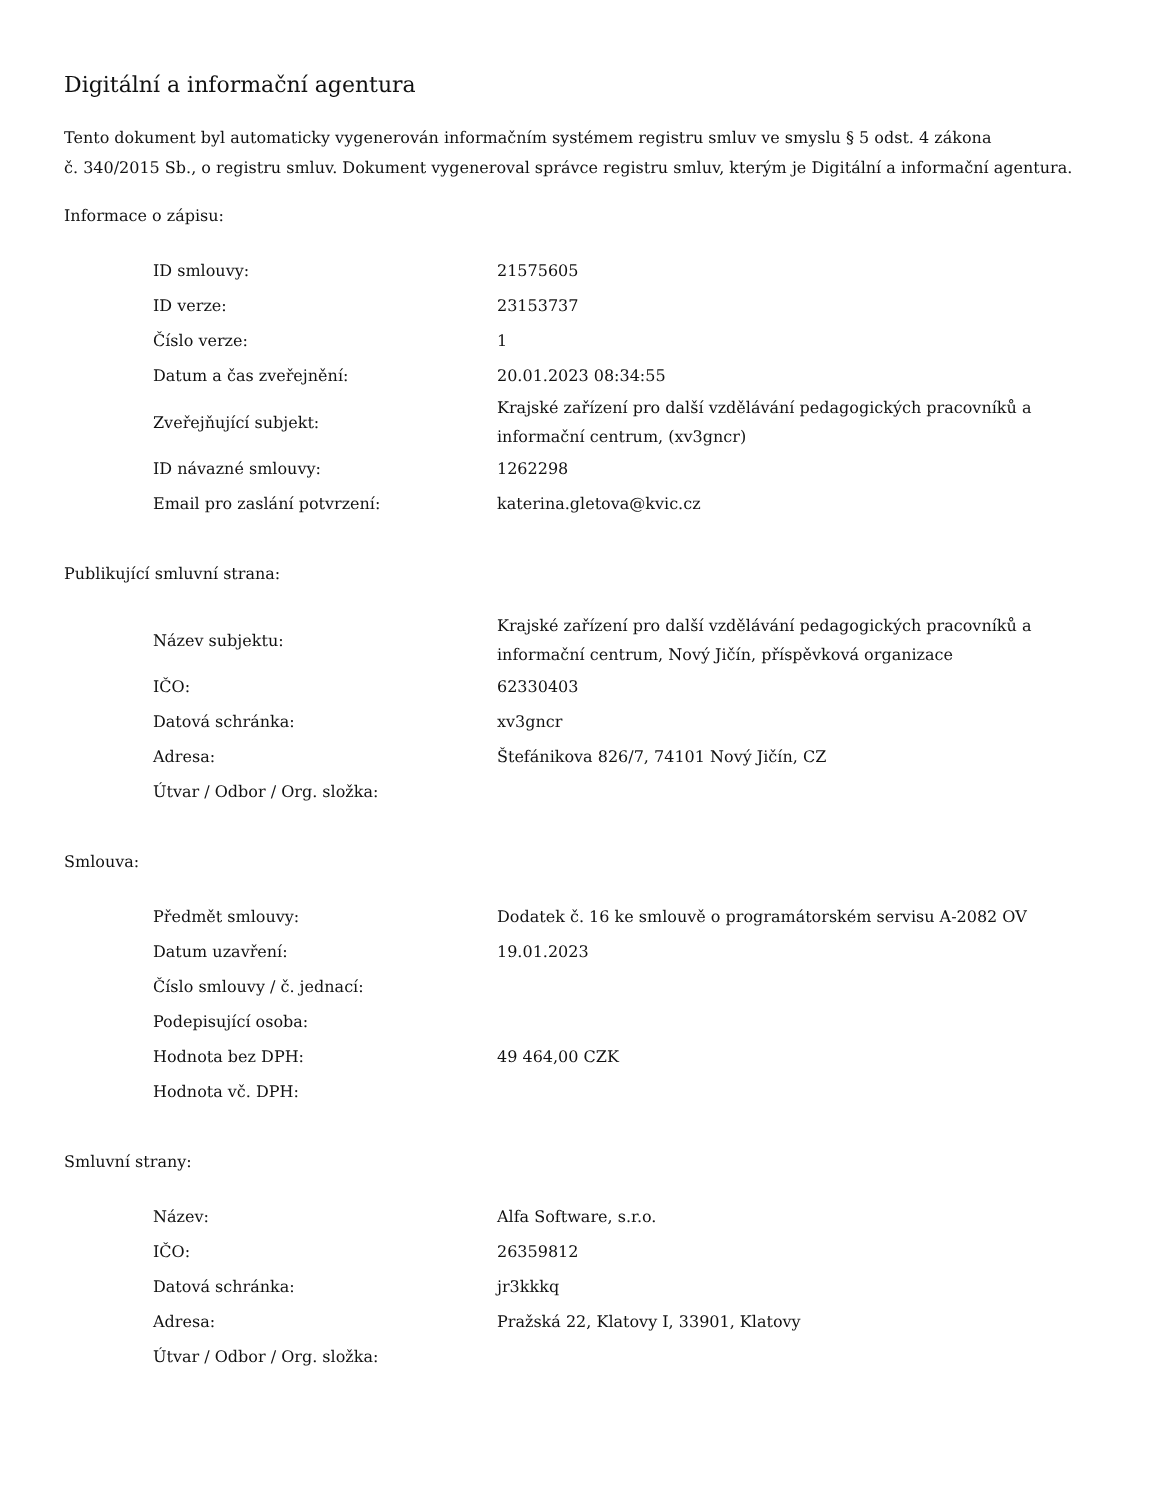Digitální a informační agentura
Tento dokument byl automaticky vygenerován informačním systémem registru smluv ve smyslu § 5 odst. 4 zákona
č. 340/2015 Sb., o registru smluv. Dokument vygeneroval správce registru smluv, kterým je Digitální a informační agentura.
Informace o zápisu:
| ID smlouvy: | 21575605 |
| ID verze: | 23153737 |
| Číslo verze: | 1 |
| Datum a čas zveřejnění: | 20.01.2023 08:34:55 |
| Zveřejňující subjekt: | Krajské zařízení pro další vzdělávání pedagogických pracovníků a informační centrum, (xv3gncr) |
| ID návazné smlouvy: | 1262298 |
| Email pro zaslání potvrzení: | katerina.gletova@kvic.cz |
Publikující smluvní strana:
| Název subjektu: | Krajské zařízení pro další vzdělávání pedagogických pracovníků a informační centrum, Nový Jičín, příspěvková organizace |
| IČO: | 62330403 |
| Datová schránka: | xv3gncr |
| Adresa: | Štefánikova 826/7, 74101 Nový Jičín, CZ |
| Útvar / Odbor / Org. složka: | |
Smlouva:
| Předmět smlouvy: | Dodatek č. 16 ke smlouvě o programátorském servisu A-2082 OV |
| Datum uzavření: | 19.01.2023 |
| Číslo smlouvy / č. jednací: | |
| Podepisující osoba: | |
| Hodnota bez DPH: | 49 464,00 CZK |
| Hodnota vč. DPH: | |
Smluvní strany:
| Název: | Alfa Software, s.r.o. |
| IČO: | 26359812 |
| Datová schránka: | jr3kkkq |
| Adresa: | Pražská 22, Klatovy I, 33901, Klatovy |
| Útvar / Odbor / Org. složka: | |